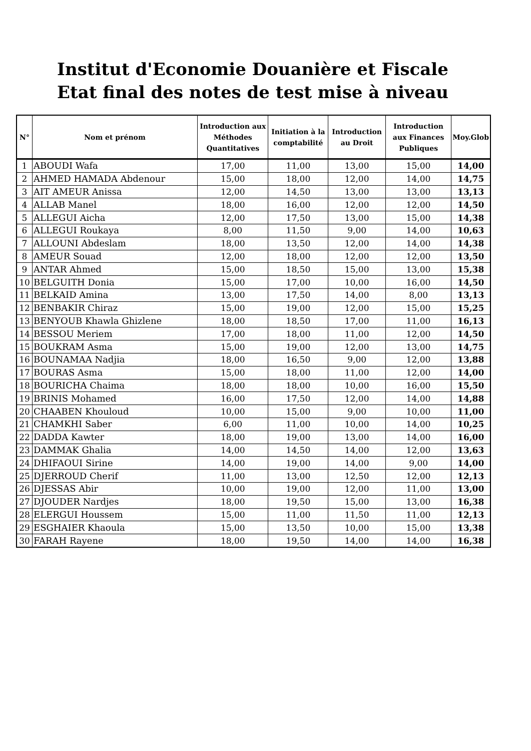Institut d'Economie Douanière et Fiscale
Etat final des notes de test mise à niveau
| N° | Nom et prénom | Introduction aux Méthodes Quantitatives | Initiation à la comptabilité | Introduction au Droit | Introduction aux Finances Publiques | Moy.Glob |
| --- | --- | --- | --- | --- | --- | --- |
| 1 | ABOUDI Wafa | 17,00 | 11,00 | 13,00 | 15,00 | 14,00 |
| 2 | AHMED HAMADA Abdenour | 15,00 | 18,00 | 12,00 | 14,00 | 14,75 |
| 3 | AIT AMEUR Anissa | 12,00 | 14,50 | 13,00 | 13,00 | 13,13 |
| 4 | ALLAB Manel | 18,00 | 16,00 | 12,00 | 12,00 | 14,50 |
| 5 | ALLEGUI Aicha | 12,00 | 17,50 | 13,00 | 15,00 | 14,38 |
| 6 | ALLEGUI Roukaya | 8,00 | 11,50 | 9,00 | 14,00 | 10,63 |
| 7 | ALLOUNI Abdeslam | 18,00 | 13,50 | 12,00 | 14,00 | 14,38 |
| 8 | AMEUR Souad | 12,00 | 18,00 | 12,00 | 12,00 | 13,50 |
| 9 | ANTAR Ahmed | 15,00 | 18,50 | 15,00 | 13,00 | 15,38 |
| 10 | BELGUITH Donia | 15,00 | 17,00 | 10,00 | 16,00 | 14,50 |
| 11 | BELKAID Amina | 13,00 | 17,50 | 14,00 | 8,00 | 13,13 |
| 12 | BENBAKIR Chiraz | 15,00 | 19,00 | 12,00 | 15,00 | 15,25 |
| 13 | BENYOUB Khawla Ghizlene | 18,00 | 18,50 | 17,00 | 11,00 | 16,13 |
| 14 | BESSOU Meriem | 17,00 | 18,00 | 11,00 | 12,00 | 14,50 |
| 15 | BOUKRAM Asma | 15,00 | 19,00 | 12,00 | 13,00 | 14,75 |
| 16 | BOUNAMAA Nadjia | 18,00 | 16,50 | 9,00 | 12,00 | 13,88 |
| 17 | BOURAS Asma | 15,00 | 18,00 | 11,00 | 12,00 | 14,00 |
| 18 | BOURICHA Chaima | 18,00 | 18,00 | 10,00 | 16,00 | 15,50 |
| 19 | BRINIS Mohamed | 16,00 | 17,50 | 12,00 | 14,00 | 14,88 |
| 20 | CHAABEN Khouloud | 10,00 | 15,00 | 9,00 | 10,00 | 11,00 |
| 21 | CHAMKHI Saber | 6,00 | 11,00 | 10,00 | 14,00 | 10,25 |
| 22 | DADDA Kawter | 18,00 | 19,00 | 13,00 | 14,00 | 16,00 |
| 23 | DAMMAK Ghalia | 14,00 | 14,50 | 14,00 | 12,00 | 13,63 |
| 24 | DHIFAOUI Sirine | 14,00 | 19,00 | 14,00 | 9,00 | 14,00 |
| 25 | DJERROUD Cherif | 11,00 | 13,00 | 12,50 | 12,00 | 12,13 |
| 26 | DJESSAS Abir | 10,00 | 19,00 | 12,00 | 11,00 | 13,00 |
| 27 | DJOUDER Nardjes | 18,00 | 19,50 | 15,00 | 13,00 | 16,38 |
| 28 | ELERGUI Houssem | 15,00 | 11,00 | 11,50 | 11,00 | 12,13 |
| 29 | ESGHAIER Khaoula | 15,00 | 13,50 | 10,00 | 15,00 | 13,38 |
| 30 | FARAH Rayene | 18,00 | 19,50 | 14,00 | 14,00 | 16,38 |